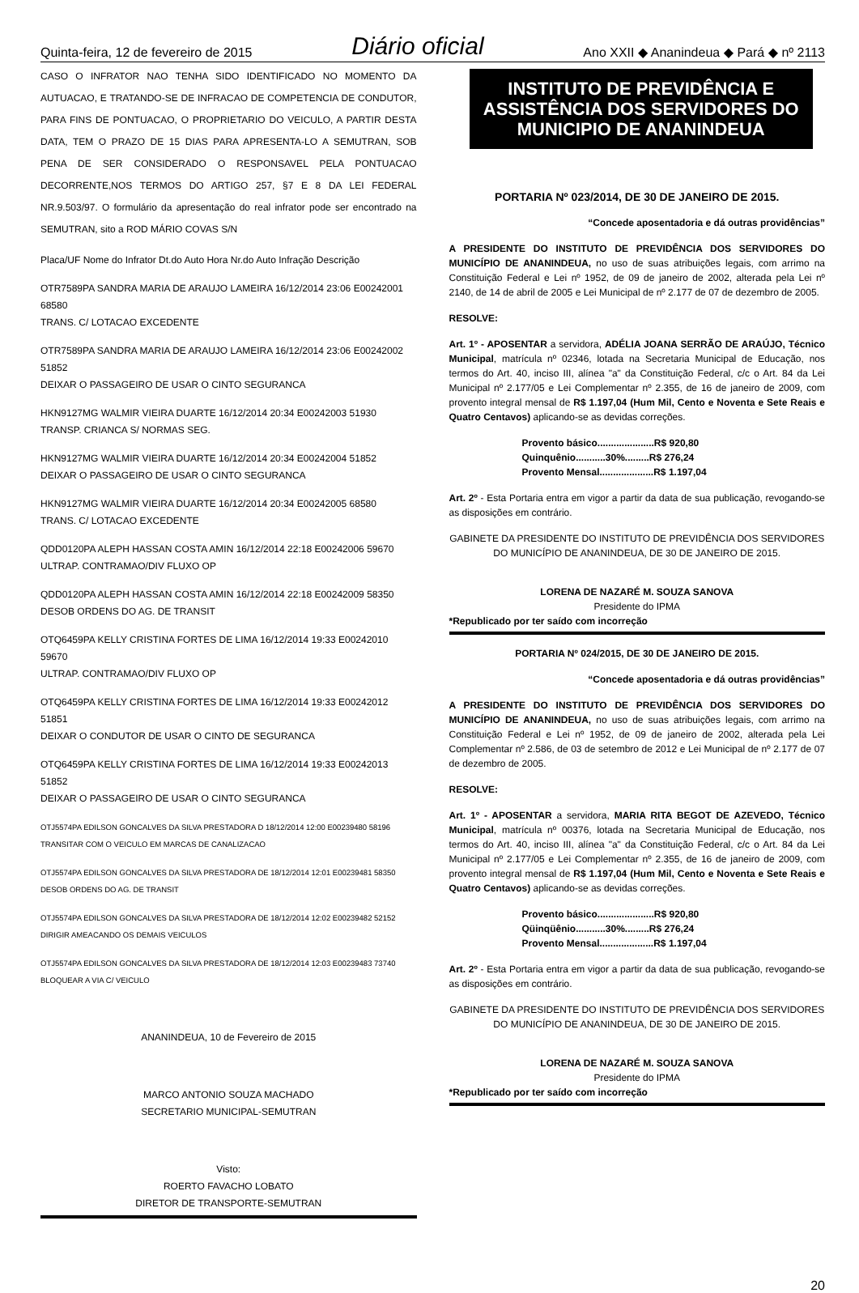Quinta-feira, 12 de fevereiro de 2015 Diário oficial Ano XXII ◆ Ananindeua ◆ Pará ◆ nº 2113
CASO O INFRATOR NAO TENHA SIDO IDENTIFICADO NO MOMENTO DA AUTUACAO, E TRATANDO-SE DE INFRACAO DE COMPETENCIA DE CONDUTOR, PARA FINS DE PONTUACAO, O PROPRIETARIO DO VEICULO, A PARTIR DESTA DATA, TEM O PRAZO DE 15 DIAS PARA APRESENTA-LO A SEMUTRAN, SOB PENA DE SER CONSIDERADO O RESPONSAVEL PELA PONTUACAO DECORRENTE,NOS TERMOS DO ARTIGO 257, §7 E 8 DA LEI FEDERAL NR.9.503/97. O formulário da apresentação do real infrator pode ser encontrado na SEMUTRAN, sito a ROD MÁRIO COVAS S/N
Placa/UF Nome do Infrator Dt.do Auto Hora Nr.do Auto Infração Descrição
OTR7589PA SANDRA MARIA DE ARAUJO LAMEIRA 16/12/2014 23:06 E00242001 68580
TRANS. C/ LOTACAO EXCEDENTE
OTR7589PA SANDRA MARIA DE ARAUJO LAMEIRA 16/12/2014 23:06 E00242002 51852
DEIXAR O PASSAGEIRO DE USAR O CINTO SEGURANCA
HKN9127MG WALMIR VIEIRA DUARTE 16/12/2014 20:34 E00242003 51930
TRANSP. CRIANCA S/ NORMAS SEG.
HKN9127MG WALMIR VIEIRA DUARTE 16/12/2014 20:34 E00242004 51852
DEIXAR O PASSAGEIRO DE USAR O CINTO SEGURANCA
HKN9127MG WALMIR VIEIRA DUARTE 16/12/2014 20:34 E00242005 68580
TRANS. C/ LOTACAO EXCEDENTE
QDD0120PA ALEPH HASSAN COSTA AMIN 16/12/2014 22:18 E00242006 59670
ULTRAP. CONTRAMAO/DIV FLUXO OP
QDD0120PA ALEPH HASSAN COSTA AMIN 16/12/2014 22:18 E00242009 58350
DESOB ORDENS DO AG. DE TRANSIT
OTQ6459PA KELLY CRISTINA FORTES DE LIMA 16/12/2014 19:33 E00242010 59670
ULTRAP. CONTRAMAO/DIV FLUXO OP
OTQ6459PA KELLY CRISTINA FORTES DE LIMA 16/12/2014 19:33 E00242012 51851
DEIXAR O CONDUTOR DE USAR O CINTO DE SEGURANCA
OTQ6459PA KELLY CRISTINA FORTES DE LIMA 16/12/2014 19:33 E00242013 51852
DEIXAR O PASSAGEIRO DE USAR O CINTO SEGURANCA
OTJ5574PA EDILSON GONCALVES DA SILVA PRESTADORA D 18/12/2014 12:00 E00239480 58196
TRANSITAR COM O VEICULO EM MARCAS DE CANALIZACAO
OTJ5574PA EDILSON GONCALVES DA SILVA PRESTADORA DE 18/12/2014 12:01 E00239481 58350
DESOB ORDENS DO AG. DE TRANSIT
OTJ5574PA EDILSON GONCALVES DA SILVA PRESTADORA DE 18/12/2014 12:02 E00239482 52152
DIRIGIR AMEACANDO OS DEMAIS VEICULOS
OTJ5574PA EDILSON GONCALVES DA SILVA PRESTADORA DE 18/12/2014 12:03 E00239483 73740
BLOQUEAR A VIA C/ VEICULO
ANANINDEUA, 10 de Fevereiro de 2015
MARCO ANTONIO SOUZA MACHADO
SECRETARIO MUNICIPAL-SEMUTRAN
Visto:
ROERTO FAVACHO LOBATO
DIRETOR DE TRANSPORTE-SEMUTRAN
INSTITUTO DE PREVIDÊNCIA E ASSISTÊNCIA DOS SERVIDORES DO MUNICIPIO DE ANANINDEUA
PORTARIA Nº 023/2014, DE 30 DE JANEIRO DE 2015.
“Concede aposentadoria e dá outras providências”
A PRESIDENTE DO INSTITUTO DE PREVIDÊNCIA DOS SERVIDORES DO MUNICÍPIO DE ANANINDEUA, no uso de suas atribuições legais, com arrimo na Constituição Federal e Lei nº 1952, de 09 de janeiro de 2002, alterada pela Lei nº 2140, de 14 de abril de 2005 e Lei Municipal de nº 2.177 de 07 de dezembro de 2005.
RESOLVE:
Art. 1º - APOSENTAR a servidora, ADÉLIA JOANA SERRÃO DE ARAÚJO, Técnico Municipal, matrícula nº 02346, lotada na Secretaria Municipal de Educação, nos termos do Art. 40, inciso III, alínea "a" da Constituição Federal, c/c o Art. 84 da Lei Municipal nº 2.177/05 e Lei Complementar nº 2.355, de 16 de janeiro de 2009, com provento integral mensal de R$ 1.197,04 (Hum Mil, Cento e Noventa e Sete Reais e Quatro Centavos) aplicando-se as devidas correções.
Provento básico.....................R$ 920,80
Quinquênio...........30%.........R$ 276,24
Provento Mensal....................R$ 1.197,04
Art. 2º - Esta Portaria entra em vigor a partir da data de sua publicação, revogando-se as disposições em contrário.
GABINETE DA PRESIDENTE DO INSTITUTO DE PREVIDÊNCIA DOS SERVIDORES DO MUNICÍPIO DE ANANINDEUA, DE 30 DE JANEIRO DE 2015.
LORENA DE NAZARÉ M. SOUZA SANOVA
Presidente do IPMA
*Republicado por ter saído com incorreção
PORTARIA Nº 024/2015, DE 30 DE JANEIRO DE 2015.
“Concede aposentadoria e dá outras providências”
A PRESIDENTE DO INSTITUTO DE PREVIDÊNCIA DOS SERVIDORES DO MUNICÍPIO DE ANANINDEUA, no uso de suas atribuições legais, com arrimo na Constituição Federal e Lei nº 1952, de 09 de janeiro de 2002, alterada pela Lei Complementar nº 2.586, de 03 de setembro de 2012 e Lei Municipal de nº 2.177 de 07 de dezembro de 2005.
RESOLVE:
Art. 1º - APOSENTAR a servidora, MARIA RITA BEGOT DE AZEVEDO, Técnico Municipal, matrícula nº 00376, lotada na Secretaria Municipal de Educação, nos termos do Art. 40, inciso III, alínea "a" da Constituição Federal, c/c o Art. 84 da Lei Municipal nº 2.177/05 e Lei Complementar nº 2.355, de 16 de janeiro de 2009, com provento integral mensal de R$ 1.197,04 (Hum Mil, Cento e Noventa e Sete Reais e Quatro Centavos) aplicando-se as devidas correções.
Provento básico.....................R$ 920,80
Qüinqüênio...........30%.........R$ 276,24
Provento Mensal....................R$ 1.197,04
Art. 2º - Esta Portaria entra em vigor a partir da data de sua publicação, revogando-se as disposições em contrário.
GABINETE DA PRESIDENTE DO INSTITUTO DE PREVIDÊNCIA DOS SERVIDORES DO MUNICÍPIO DE ANANINDEUA, DE 30 DE JANEIRO DE 2015.
LORENA DE NAZARÉ M. SOUZA SANOVA
Presidente do IPMA
*Republicado por ter saído com incorreção
20